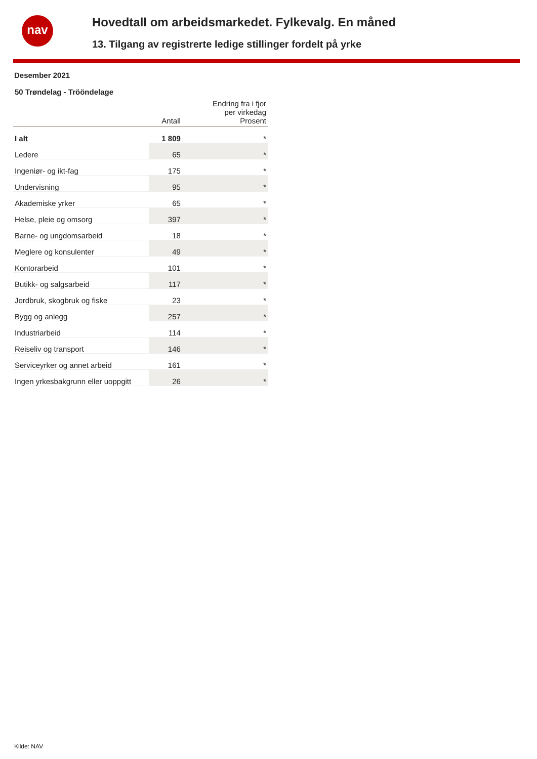nav
Hovedtall om arbeidsmarkedet. Fylkevalg. En måned
13. Tilgang av registrerte ledige stillinger fordelt på yrke
Desember 2021
50 Trøndelag - Trööndelage
| | Antall | Endring fra i fjor per virkedag Prosent |
| --- | --- | --- |
| I alt | 1 809 | * |
| Ledere | 65 | * |
| Ingeniør- og ikt-fag | 175 | * |
| Undervisning | 95 | * |
| Akademiske yrker | 65 | * |
| Helse, pleie og omsorg | 397 | * |
| Barne- og ungdomsarbeid | 18 | * |
| Meglere og konsulenter | 49 | * |
| Kontorarbeid | 101 | * |
| Butikk- og salgsarbeid | 117 | * |
| Jordbruk, skogbruk og fiske | 23 | * |
| Bygg og anlegg | 257 | * |
| Industriarbeid | 114 | * |
| Reiseliv og transport | 146 | * |
| Serviceyrker og annet arbeid | 161 | * |
| Ingen yrkesbakgrunn eller uoppgitt | 26 | * |
Kilde: NAV